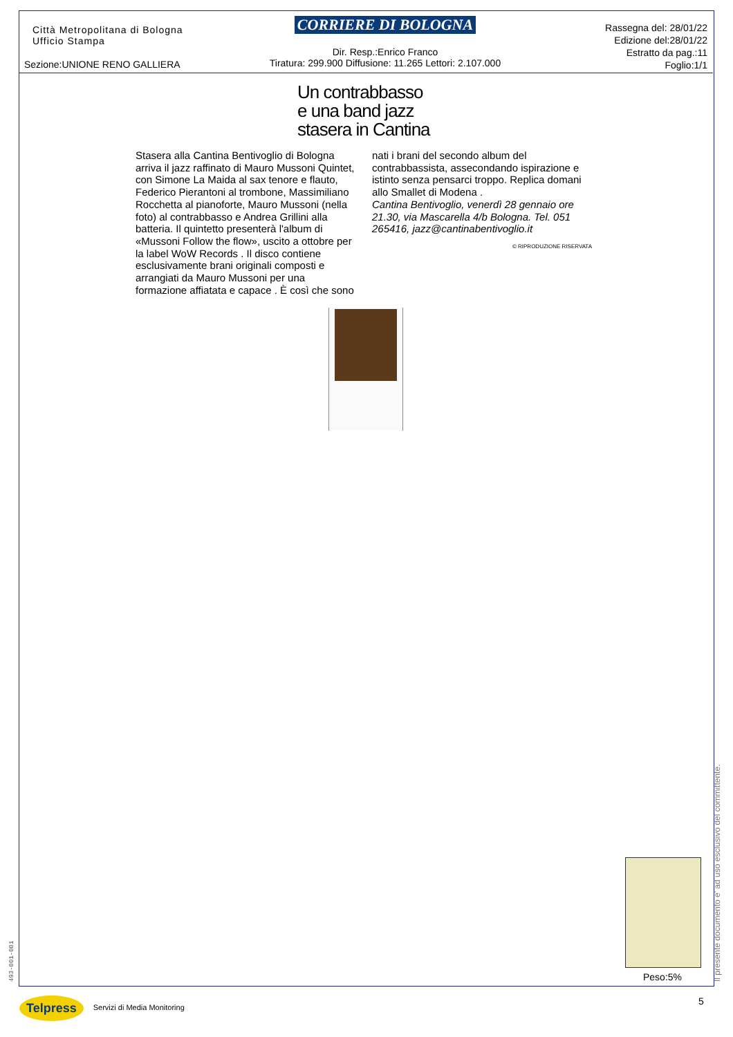Città Metropolitana di Bologna
Ufficio Stampa
CORRIERE DI BOLOGNA
Dir. Resp.:Enrico Franco
Tiratura: 299.900 Diffusione: 11.265 Lettori: 2.107.000
Rassegna del: 28/01/22
Edizione del:28/01/22
Estratto da pag.:11
Foglio:1/1
Sezione:UNIONE RENO GALLIERA
Un contrabbasso
e una band jazz
stasera in Cantina
Stasera alla Cantina Bentivoglio di Bologna arriva il jazz raffinato di Mauro Mussoni Quintet, con Simone La Maida al sax tenore e flauto, Federico Pierantoni al trombone, Massimiliano Rocchetta al pianoforte, Mauro Mussoni (nella foto) al contrabbasso e Andrea Grillini alla batteria. Il quintetto presenterà l'album di «Mussoni Follow the flow», uscito a ottobre per la label WoW Records . Il disco contiene esclusivamente brani originali composti e arrangiati da Mauro Mussoni per una formazione affiatata e capace . È così che sono
nati i brani del secondo album del contrabbassista, assecondando ispirazione e istinto senza pensarci troppo. Replica domani allo Smallet di Modena .
Cantina Bentivoglio, venerdì 28 gennaio ore 21.30, via Mascarella 4/b Bologna. Tel. 051 265416, jazz@cantinabentivoglio.it
© RIPRODUZIONE RISERVATA
Peso:5%
Il presente documento e' ad uso esclusivo del committente.
493-001-001
Telpress Servizi di Media Monitoring
5